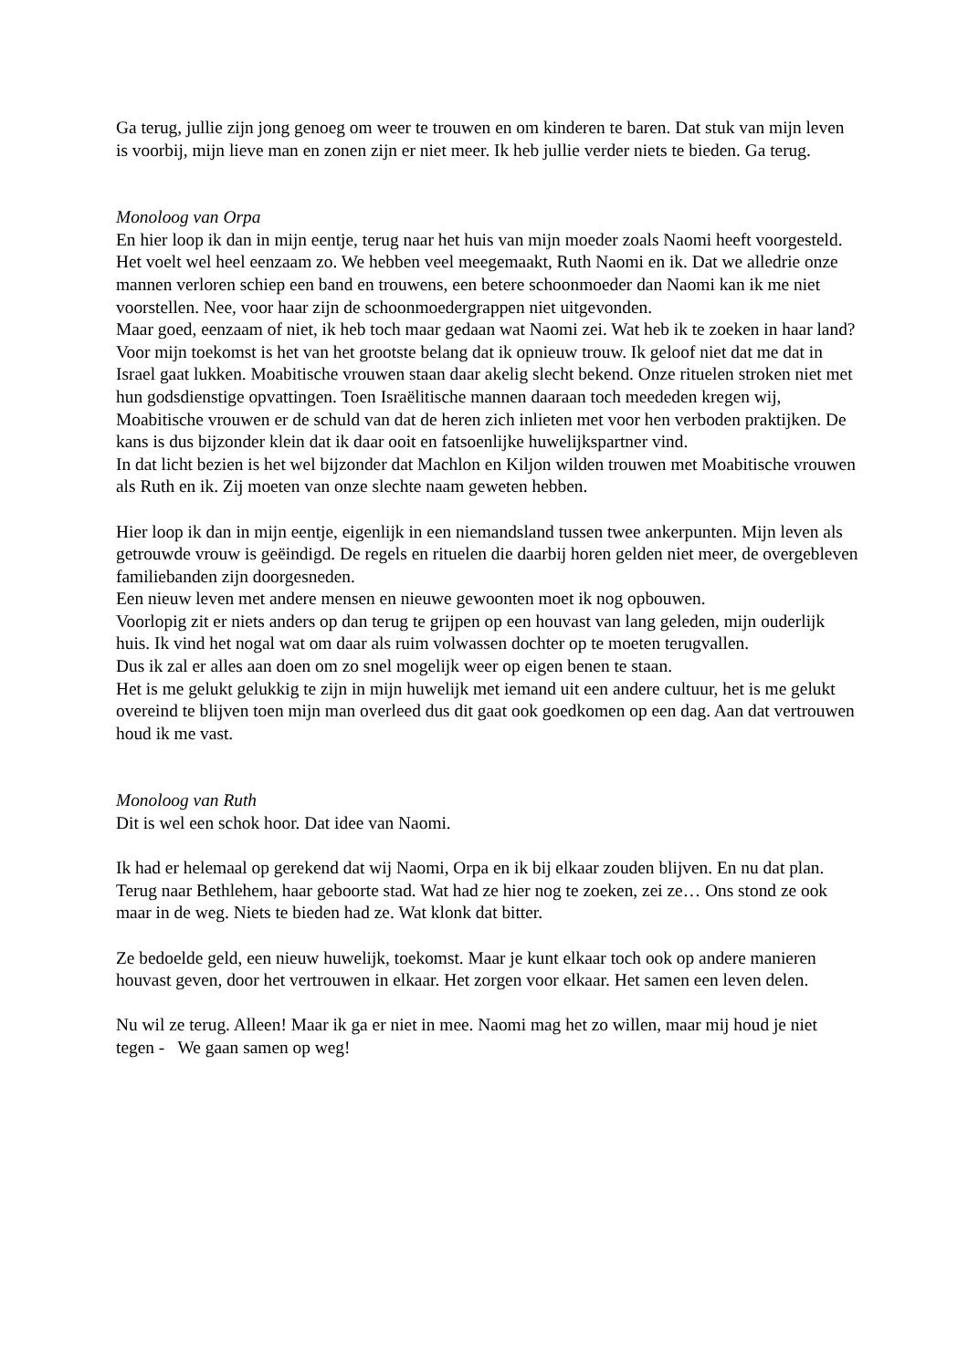Ga terug, jullie zijn jong genoeg om weer te trouwen en om kinderen te baren. Dat stuk van mijn leven is voorbij, mijn lieve man en zonen zijn er niet meer. Ik heb jullie verder niets te bieden. Ga terug.
Monoloog van Orpa
En hier loop ik dan in mijn eentje, terug naar het huis van mijn moeder zoals Naomi heeft voorgesteld. Het voelt wel heel eenzaam zo. We hebben veel meegemaakt, Ruth Naomi en ik. Dat we alledrie onze mannen verloren schiep een band en trouwens, een betere schoonmoeder dan Naomi kan ik me niet voorstellen. Nee, voor haar zijn de schoonmoedergrappen niet uitgevonden.
Maar goed, eenzaam of niet, ik heb toch maar gedaan wat Naomi zei. Wat heb ik te zoeken in haar land?
Voor mijn toekomst is het van het grootste belang dat ik opnieuw trouw. Ik geloof niet dat me dat in Israel gaat lukken. Moabitische vrouwen staan daar akelig slecht bekend. Onze rituelen stroken niet met hun godsdienstige opvattingen. Toen Israëlitische mannen daaraan toch meededen kregen wij, Moabitische vrouwen er de schuld van dat de heren zich inlieten met voor hen verboden praktijken. De kans is dus bijzonder klein dat ik daar ooit en fatsoenlijke huwelijkspartner vind.
In dat licht bezien is het wel bijzonder dat Machlon en Kiljon wilden trouwen met Moabitische vrouwen als Ruth en ik. Zij moeten van onze slechte naam geweten hebben.
Hier loop ik dan in mijn eentje, eigenlijk in een niemandsland tussen twee ankerpunten. Mijn leven als getrouwde vrouw is geëindigd. De regels en rituelen die daarbij horen gelden niet meer, de overgebleven familiebanden zijn doorgesneden.
Een nieuw leven met andere mensen en nieuwe gewoonten moet ik nog opbouwen.
Voorlopig zit er niets anders op dan terug te grijpen op een houvast van lang geleden, mijn ouderlijk huis. Ik vind het nogal wat om daar als ruim volwassen dochter op te moeten terugvallen.
Dus ik zal er alles aan doen om zo snel mogelijk weer op eigen benen te staan.
Het is me gelukt gelukkig te zijn in mijn huwelijk met iemand uit een andere cultuur, het is me gelukt overeind te blijven toen mijn man overleed dus dit gaat ook goedkomen op een dag. Aan dat vertrouwen houd ik me vast.
Monoloog van Ruth
Dit is wel een schok hoor. Dat idee van Naomi.
Ik had er helemaal op gerekend dat wij Naomi, Orpa en ik bij elkaar zouden blijven. En nu dat plan. Terug naar Bethlehem, haar geboorte stad. Wat had ze hier nog te zoeken, zei ze… Ons stond ze ook maar in de weg. Niets te bieden had ze. Wat klonk dat bitter.
Ze bedoelde geld, een nieuw huwelijk, toekomst. Maar je kunt elkaar toch ook op andere manieren houvast geven, door het vertrouwen in elkaar. Het zorgen voor elkaar. Het samen een leven delen.
Nu wil ze terug. Alleen! Maar ik ga er niet in mee. Naomi mag het zo willen, maar mij houd je niet tegen - We gaan samen op weg!